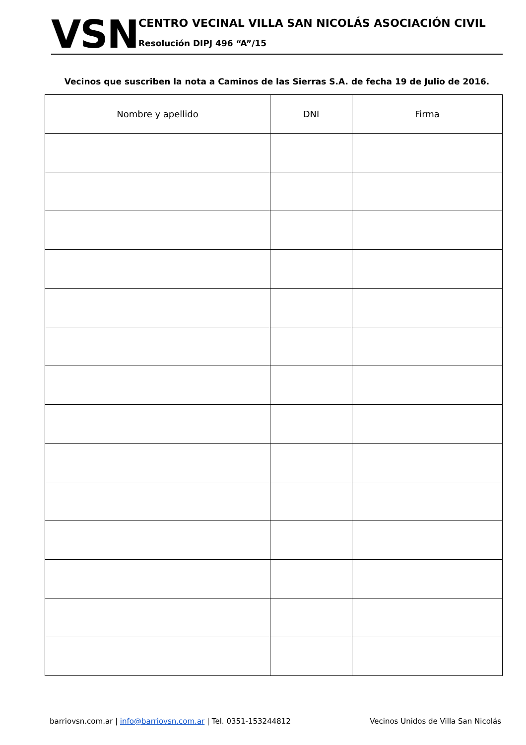VSN
CENTRO VECINAL VILLA SAN NICOLÁS ASOCIACIÓN CIVIL
Resolución DIPJ 496 “A”/15
Vecinos que suscriben la nota a Caminos de las Sierras S.A. de fecha 19 de Julio de 2016.
| Nombre y apellido | DNI | Firma |
| --- | --- | --- |
barriovsn.com.ar | info@barriovsn.com.ar | Tel. 0351-153244812 Vecinos Unidos de Villa San Nicolás